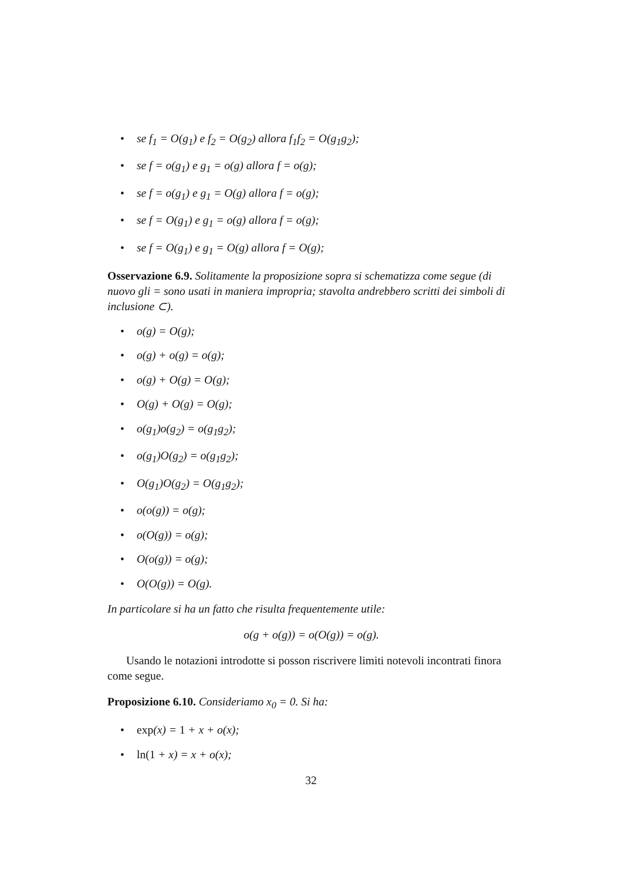• se f<sub>1</sub> = O(g<sub>1</sub>) e f<sub>2</sub> = O(g<sub>2</sub>) allora f<sub>1</sub>f<sub>2</sub> = O(g<sub>1</sub>g<sub>2</sub>);
• se f = o(g<sub>1</sub>) e g<sub>1</sub> = o(g) allora f = o(g);
• se f = o(g<sub>1</sub>) e g<sub>1</sub> = O(g) allora f = o(g);
• se f = O(g<sub>1</sub>) e g<sub>1</sub> = o(g) allora f = o(g);
• se f = O(g<sub>1</sub>) e g<sub>1</sub> = O(g) allora f = O(g);
Osservazione 6.9. Solitamente la proposizione sopra si schematizza come segue (di nuovo gli = sono usati in maniera impropria; stavolta andrebbero scritti dei simboli di inclusione ⊂).
• o(g) = O(g);
• o(g) + o(g) = o(g);
• o(g) + O(g) = O(g);
• O(g) + O(g) = O(g);
• o(g<sub>1</sub>)o(g<sub>2</sub>) = o(g<sub>1</sub>g<sub>2</sub>);
• o(g<sub>1</sub>)O(g<sub>2</sub>) = o(g<sub>1</sub>g<sub>2</sub>);
• O(g<sub>1</sub>)O(g<sub>2</sub>) = O(g<sub>1</sub>g<sub>2</sub>);
• o(o(g)) = o(g);
• o(O(g)) = o(g);
• O(o(g)) = o(g);
• O(O(g)) = O(g).
In particolare si ha un fatto che risulta frequentemente utile:
o(g + o(g)) = o(O(g)) = o(g).
Usando le notazioni introdotte si posson riscrivere limiti notevoli incontrati finora come segue.
Proposizione 6.10. Consideriamo x<sub>0</sub> = 0. Si ha:
• exp(x) = 1 + x + o(x);
• ln(1 + x) = x + o(x);
32